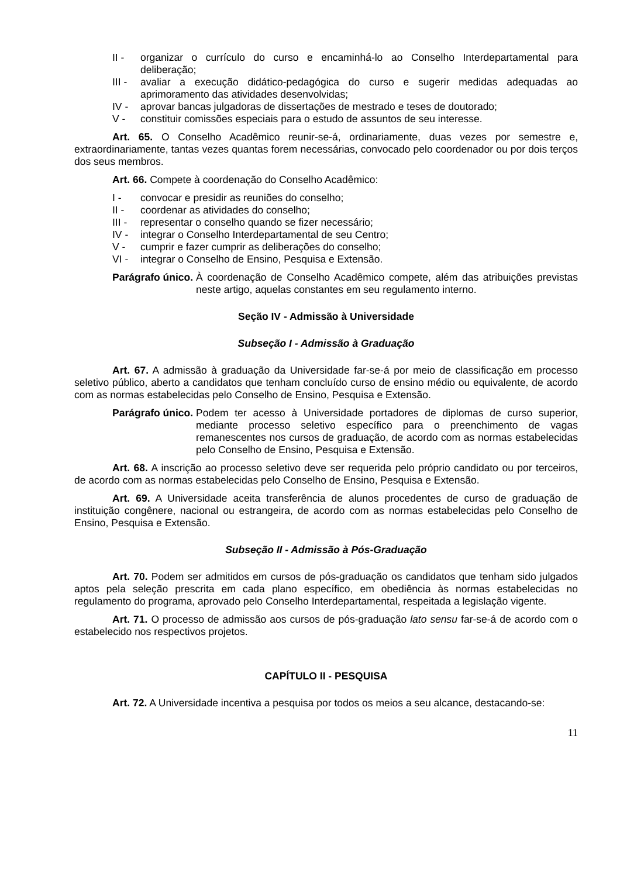II - organizar o currículo do curso e encaminhá-lo ao Conselho Interdepartamental para deliberação;
III - avaliar a execução didático-pedagógica do curso e sugerir medidas adequadas ao aprimoramento das atividades desenvolvidas;
IV - aprovar bancas julgadoras de dissertações de mestrado e teses de doutorado;
V - constituir comissões especiais para o estudo de assuntos de seu interesse.
Art. 65. O Conselho Acadêmico reunir-se-á, ordinariamente, duas vezes por semestre e, extraordinariamente, tantas vezes quantas forem necessárias, convocado pelo coordenador ou por dois terços dos seus membros.
Art. 66. Compete à coordenação do Conselho Acadêmico:
I - convocar e presidir as reuniões do conselho;
II - coordenar as atividades do conselho;
III - representar o conselho quando se fizer necessário;
IV - integrar o Conselho Interdepartamental de seu Centro;
V - cumprir e fazer cumprir as deliberações do conselho;
VI - integrar o Conselho de Ensino, Pesquisa e Extensão.
Parágrafo único. À coordenação de Conselho Acadêmico compete, além das atribuições previstas neste artigo, aquelas constantes em seu regulamento interno.
Seção IV - Admissão à Universidade
Subseção I - Admissão à Graduação
Art. 67. A admissão à graduação da Universidade far-se-á por meio de classificação em processo seletivo público, aberto a candidatos que tenham concluído curso de ensino médio ou equivalente, de acordo com as normas estabelecidas pelo Conselho de Ensino, Pesquisa e Extensão.
Parágrafo único. Podem ter acesso à Universidade portadores de diplomas de curso superior, mediante processo seletivo específico para o preenchimento de vagas remanescentes nos cursos de graduação, de acordo com as normas estabelecidas pelo Conselho de Ensino, Pesquisa e Extensão.
Art. 68. A inscrição ao processo seletivo deve ser requerida pelo próprio candidato ou por terceiros, de acordo com as normas estabelecidas pelo Conselho de Ensino, Pesquisa e Extensão.
Art. 69. A Universidade aceita transferência de alunos procedentes de curso de graduação de instituição congênere, nacional ou estrangeira, de acordo com as normas estabelecidas pelo Conselho de Ensino, Pesquisa e Extensão.
Subseção II - Admissão à Pós-Graduação
Art. 70. Podem ser admitidos em cursos de pós-graduação os candidatos que tenham sido julgados aptos pela seleção prescrita em cada plano específico, em obediência às normas estabelecidas no regulamento do programa, aprovado pelo Conselho Interdepartamental, respeitada a legislação vigente.
Art. 71. O processo de admissão aos cursos de pós-graduação lato sensu far-se-á de acordo com o estabelecido nos respectivos projetos.
CAPÍTULO II - PESQUISA
Art. 72. A Universidade incentiva a pesquisa por todos os meios a seu alcance, destacando-se:
11